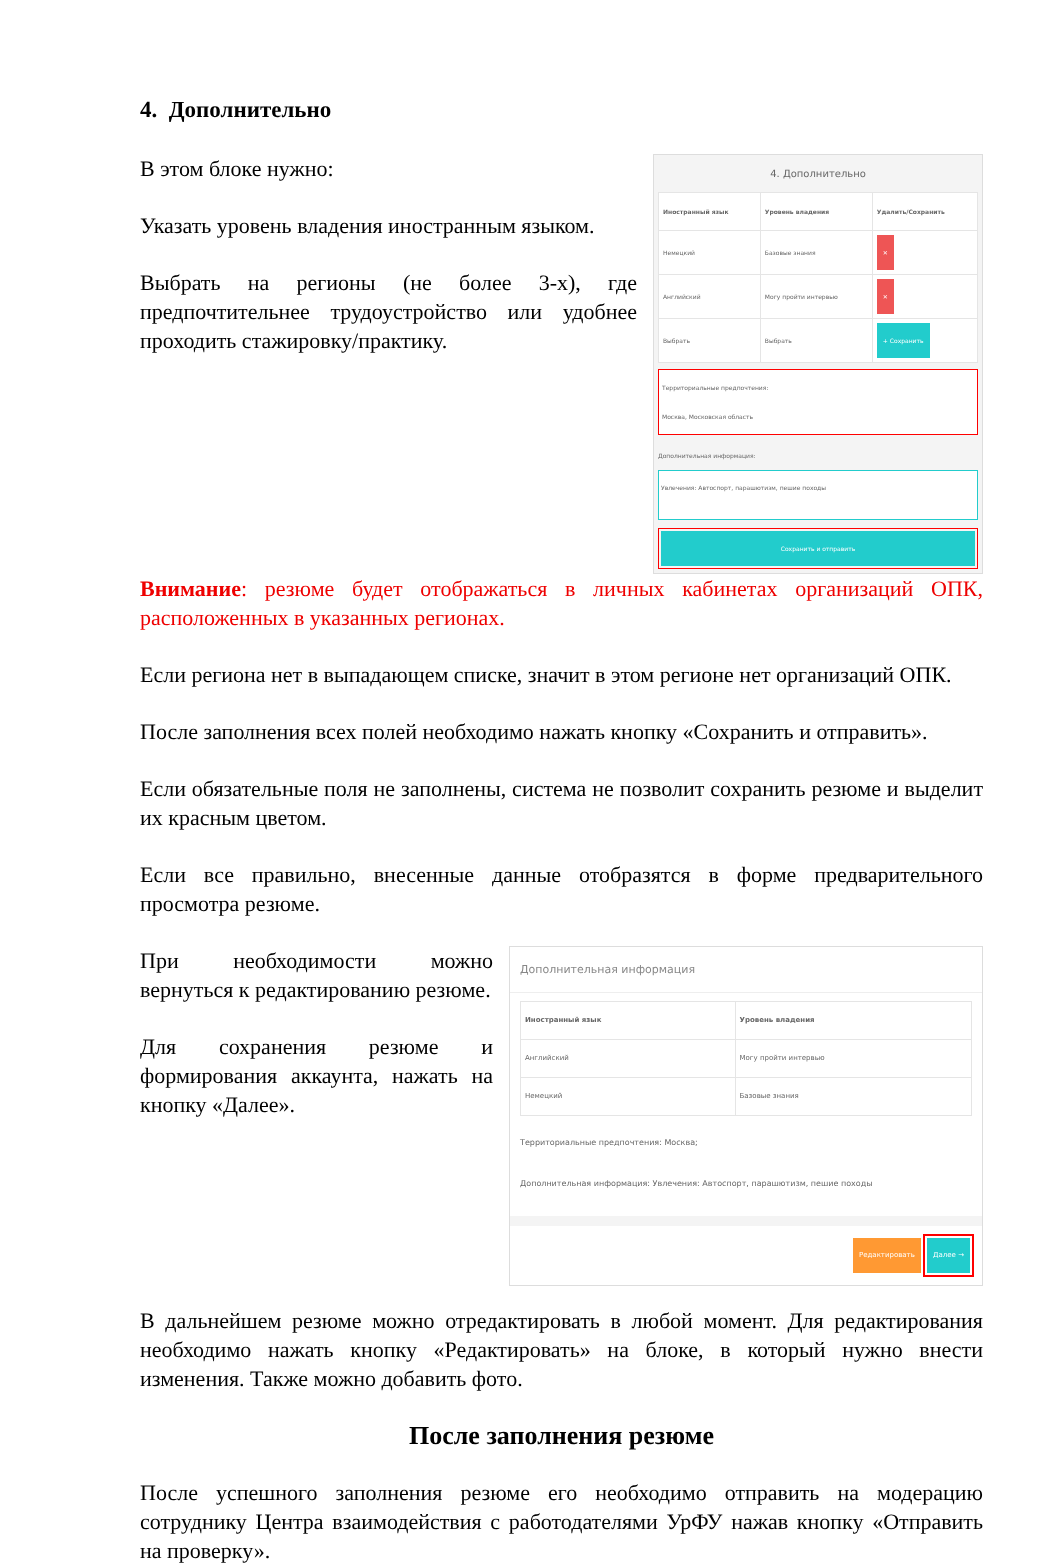4. Дополнительно
В этом блоке нужно:
Указать уровень владения иностранным языком.
Выбрать на регионы (не более 3-х), где предпочтительнее трудоустройство или удобнее проходить стажировку/практику.
4. Дополнительно
| Иностранный язык | Уровень владения | Удалить/Сохранить |
| --- | --- | --- |
| Немецкий | Базовые знания | ✕ |
| Английский | Могу пройти интервью | ✕ |
| Выбрать | Выбрать | + Сохранить |
Территориальные предпочтения:
Москва, Московская область
Дополнительная информация:
Увлечения: Автоспорт, парашютизм, пешие походы
Сохранить и отправить
Внимание: резюме будет отображаться в личных кабинетах организаций ОПК, расположенных в указанных регионах.
Если региона нет в выпадающем списке, значит в этом регионе нет организаций ОПК.
После заполнения всех полей необходимо нажать кнопку «Сохранить и отправить».
Если обязательные поля не заполнены, система не позволит сохранить резюме и выделит их красным цветом.
Если все правильно, внесенные данные отобразятся в форме предварительного просмотра резюме.
При необходимости можно вернуться к редактированию резюме.
Для сохранения резюме и формирования аккаунта, нажать на кнопку «Далее».
Дополнительная информация
| Иностранный язык | Уровень владения |
| --- | --- |
| Английский | Могу пройти интервью |
| Немецкий | Базовые знания |
Территориальные предпочтения: Москва;
Дополнительная информация: Увлечения: Автоспорт, парашютизм, пешие походы
Редактировать Далее →
В дальнейшем резюме можно отредактировать в любой момент. Для редактирования необходимо нажать кнопку «Редактировать» на блоке, в который нужно внести изменения. Также можно добавить фото.
После заполнения резюме
После успешного заполнения резюме его необходимо отправить на модерацию сотруднику Центра взаимодействия с работодателями УрФУ нажав кнопку «Отправить на проверку».